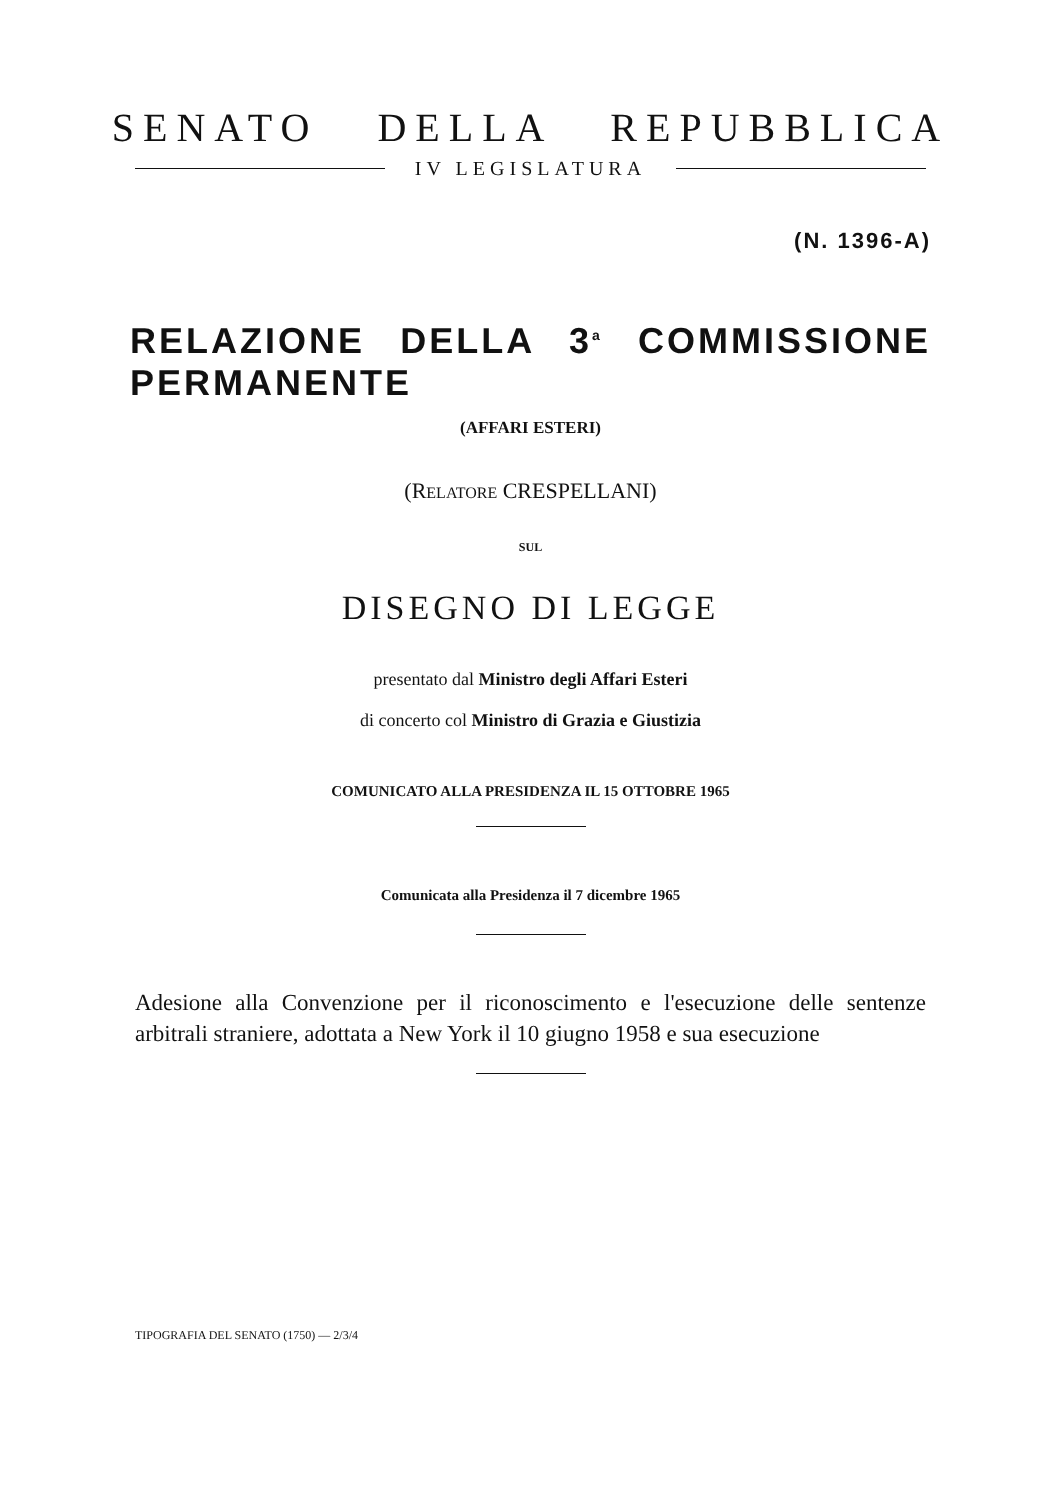SENATO DELLA REPUBBLICA
IV LEGISLATURA
(N. 1396-A)
RELAZIONE DELLA 3<sup>a</sup> COMMISSIONE PERMANENTE
(AFFARI ESTERI)
(RELATORE CRESPELLANI)
SUL
DISEGNO DI LEGGE
presentato dal Ministro degli Affari Esteri
di concerto col Ministro di Grazia e Giustizia
COMUNICATO ALLA PRESIDENZA IL 15 OTTOBRE 1965
Comunicata alla Presidenza il 7 dicembre 1965
Adesione alla Convenzione per il riconoscimento e l'esecuzione delle sentenze arbitrali straniere, adottata a New York il 10 giugno 1958 e sua esecuzione
TIPOGRAFIA DEL SENATO (1750) — 2/3/4